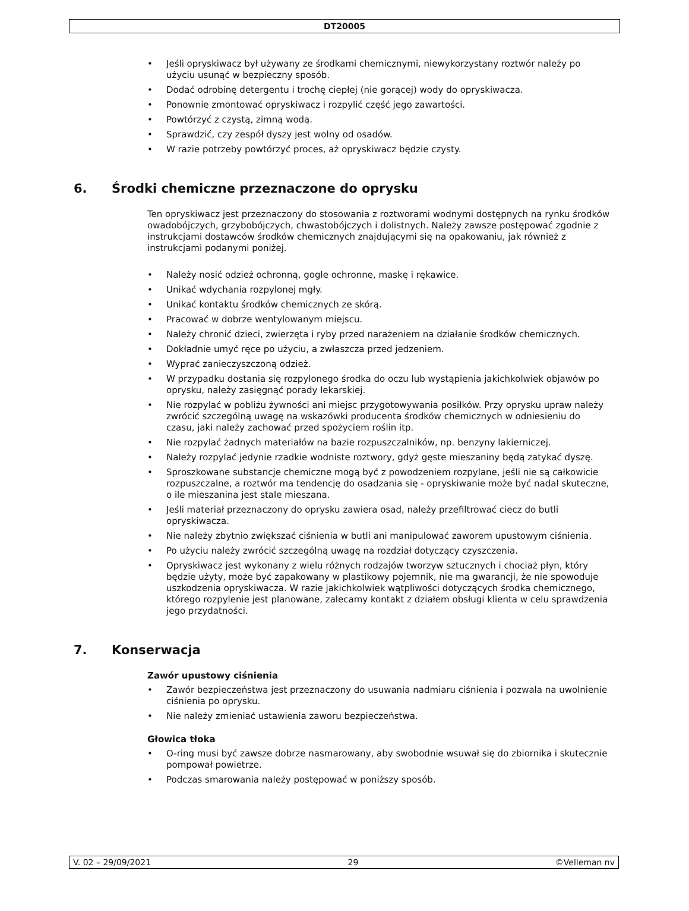DT20005
• Jeśli opryskiwacz był używany ze środkami chemicznymi, niewykorzystany roztwór należy po użyciu usunąć w bezpieczny sposób.
• Dodać odrobinę detergentu i trochę ciepłej (nie gorącej) wody do opryskiwacza.
• Ponownie zmontować opryskiwacz i rozpylić część jego zawartości.
• Powtórzyć z czystą, zimną wodą.
• Sprawdzić, czy zespół dyszy jest wolny od osadów.
• W razie potrzeby powtórzyć proces, aż opryskiwacz będzie czysty.
6. Środki chemiczne przeznaczone do oprysku
Ten opryskiwacz jest przeznaczony do stosowania z roztworami wodnymi dostępnych na rynku środków owadobójczych, grzybobójczych, chwastobójczych i dolistnych. Należy zawsze postępować zgodnie z instrukcjami dostawców środków chemicznych znajdującymi się na opakowaniu, jak również z instrukcjami podanymi poniżej.
• Należy nosić odzież ochronną, gogle ochronne, maskę i rękawice.
• Unikać wdychania rozpylonej mgły.
• Unikać kontaktu środków chemicznych ze skórą.
• Pracować w dobrze wentylowanym miejscu.
• Należy chronić dzieci, zwierzęta i ryby przed narażeniem na działanie środków chemicznych.
• Dokładnie umyć ręce po użyciu, a zwłaszcza przed jedzeniem.
• Wyprać zanieczyszczoną odzież.
• W przypadku dostania się rozpylonego środka do oczu lub wystąpienia jakichkolwiek objawów po oprysku, należy zasięgnąć porady lekarskiej.
• Nie rozpylać w pobliżu żywności ani miejsc przygotowywania posiłków. Przy oprysku upraw należy zwrócić szczególną uwagę na wskazówki producenta środków chemicznych w odniesieniu do czasu, jaki należy zachować przed spożyciem roślin itp.
• Nie rozpylać żadnych materiałów na bazie rozpuszczalników, np. benzyny lakierniczej.
• Należy rozpylać jedynie rzadkie wodniste roztwory, gdyż gęste mieszaniny będą zatykać dyszę.
• Sproszkowane substancje chemiczne mogą być z powodzeniem rozpylane, jeśli nie są całkowicie rozpuszczalne, a roztwór ma tendencję do osadzania się - opryskiwanie może być nadal skuteczne, o ile mieszanina jest stale mieszana.
• Jeśli materiał przeznaczony do oprysku zawiera osad, należy przefiltrować ciecz do butli opryskiwacza.
• Nie należy zbytnio zwiększać ciśnienia w butli ani manipulować zaworem upustowym ciśnienia.
• Po użyciu należy zwrócić szczególną uwagę na rozdział dotyczący czyszczenia.
• Opryskiwacz jest wykonany z wielu różnych rodzajów tworzyw sztucznych i chociaż płyn, który będzie użyty, może być zapakowany w plastikowy pojemnik, nie ma gwarancji, że nie spowoduje uszkodzenia opryskiwacza. W razie jakichkolwiek wątpliwości dotyczących środka chemicznego, którego rozpylenie jest planowane, zalecamy kontakt z działem obsługi klienta w celu sprawdzenia jego przydatności.
7. Konserwacja
Zawór upustowy ciśnienia
• Zawór bezpieczeństwa jest przeznaczony do usuwania nadmiaru ciśnienia i pozwala na uwolnienie ciśnienia po oprysku.
• Nie należy zmieniać ustawienia zaworu bezpieczeństwa.
Głowica tłoka
• O-ring musi być zawsze dobrze nasmarowany, aby swobodnie wsuwał się do zbiornika i skutecznie pompował powietrze.
• Podczas smarowania należy postępować w poniższy sposób.
V. 02 – 29/09/2021 29 ©Velleman nv